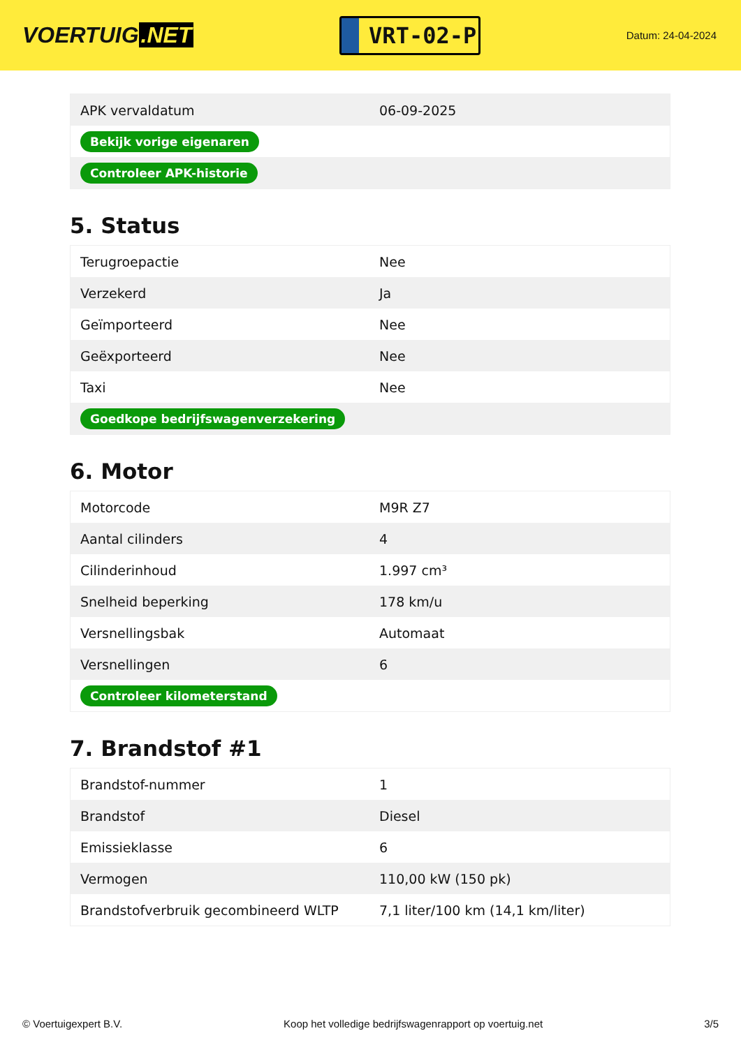VOERTUIG.NET
VRT-02-P
Datum: 24-04-2024
| APK vervaldatum | 06-09-2025 |
| Bekijk vorige eigenaren | |
| Controleer APK-historie | |
5. Status
| Terugroepactie | Nee |
| Verzekerd | Ja |
| Geïmporteerd | Nee |
| Geëxporteerd | Nee |
| Taxi | Nee |
| Goedkope bedrijfswagenverzekering | |
6. Motor
| Motorcode | M9R Z7 |
| Aantal cilinders | 4 |
| Cilinderinhoud | 1.997 cm³ |
| Snelheid beperking | 178 km/u |
| Versnellingsbak | Automaat |
| Versnellingen | 6 |
| Controleer kilometerstand | |
7. Brandstof #1
| Brandstof-nummer | 1 |
| Brandstof | Diesel |
| Emissieklasse | 6 |
| Vermogen | 110,00 kW (150 pk) |
| Brandstofverbruik gecombineerd WLTP | 7,1 liter/100 km (14,1 km/liter) |
© Voertuigexpert B.V. Koop het volledige bedrijfswagenrapport op voertuig.net 3/5